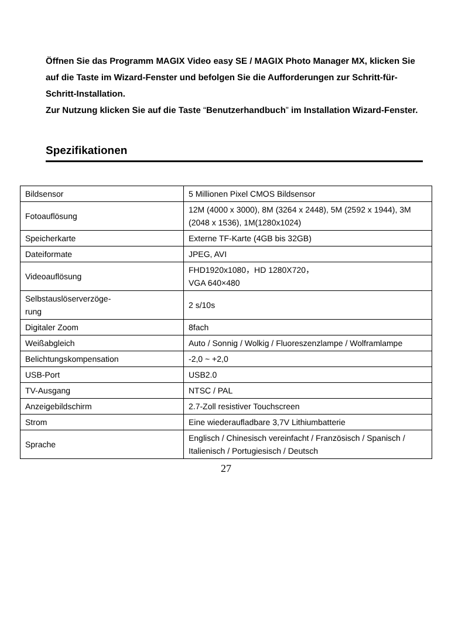Öffnen Sie das Programm MAGIX Video easy SE / MAGIX Photo Manager MX, klicken Sie auf die Taste im Wizard-Fenster und befolgen Sie die Aufforderungen zur Schritt-für-Schritt-Installation.
Zur Nutzung klicken Sie auf die Taste “Benutzerhandbuch” im Installation Wizard-Fenster.
Spezifikationen
| Bildsensor | 5 Millionen Pixel CMOS Bildsensor |
| Fotoauflösung | 12M (4000 x 3000), 8M (3264 x 2448), 5M (2592 x 1944), 3M (2048 x 1536), 1M(1280x1024) |
| Speicherkarte | Externe TF-Karte (4GB bis 32GB) |
| Dateiformate | JPEG, AVI |
| Videoauflösung | FHD1920x1080，HD 1280X720， VGA 640×480 |
| Selbstauslöserverzöge- rung | 2 s/10s |
| Digitaler Zoom | 8fach |
| Weißabgleich | Auto / Sonnig / Wolkig / Fluoreszenzlampe / Wolframlampe |
| Belichtungskompensation | -2,0 ~ +2,0 |
| USB-Port | USB2.0 |
| TV-Ausgang | NTSC / PAL |
| Anzeigebildschirm | 2.7-Zoll resistiver Touchscreen |
| Strom | Eine wiederaufladbare 3,7V Lithiumbatterie |
| Sprache | Englisch / Chinesisch vereinfacht / Französisch / Spanisch / Italienisch / Portugiesisch / Deutsch |
27